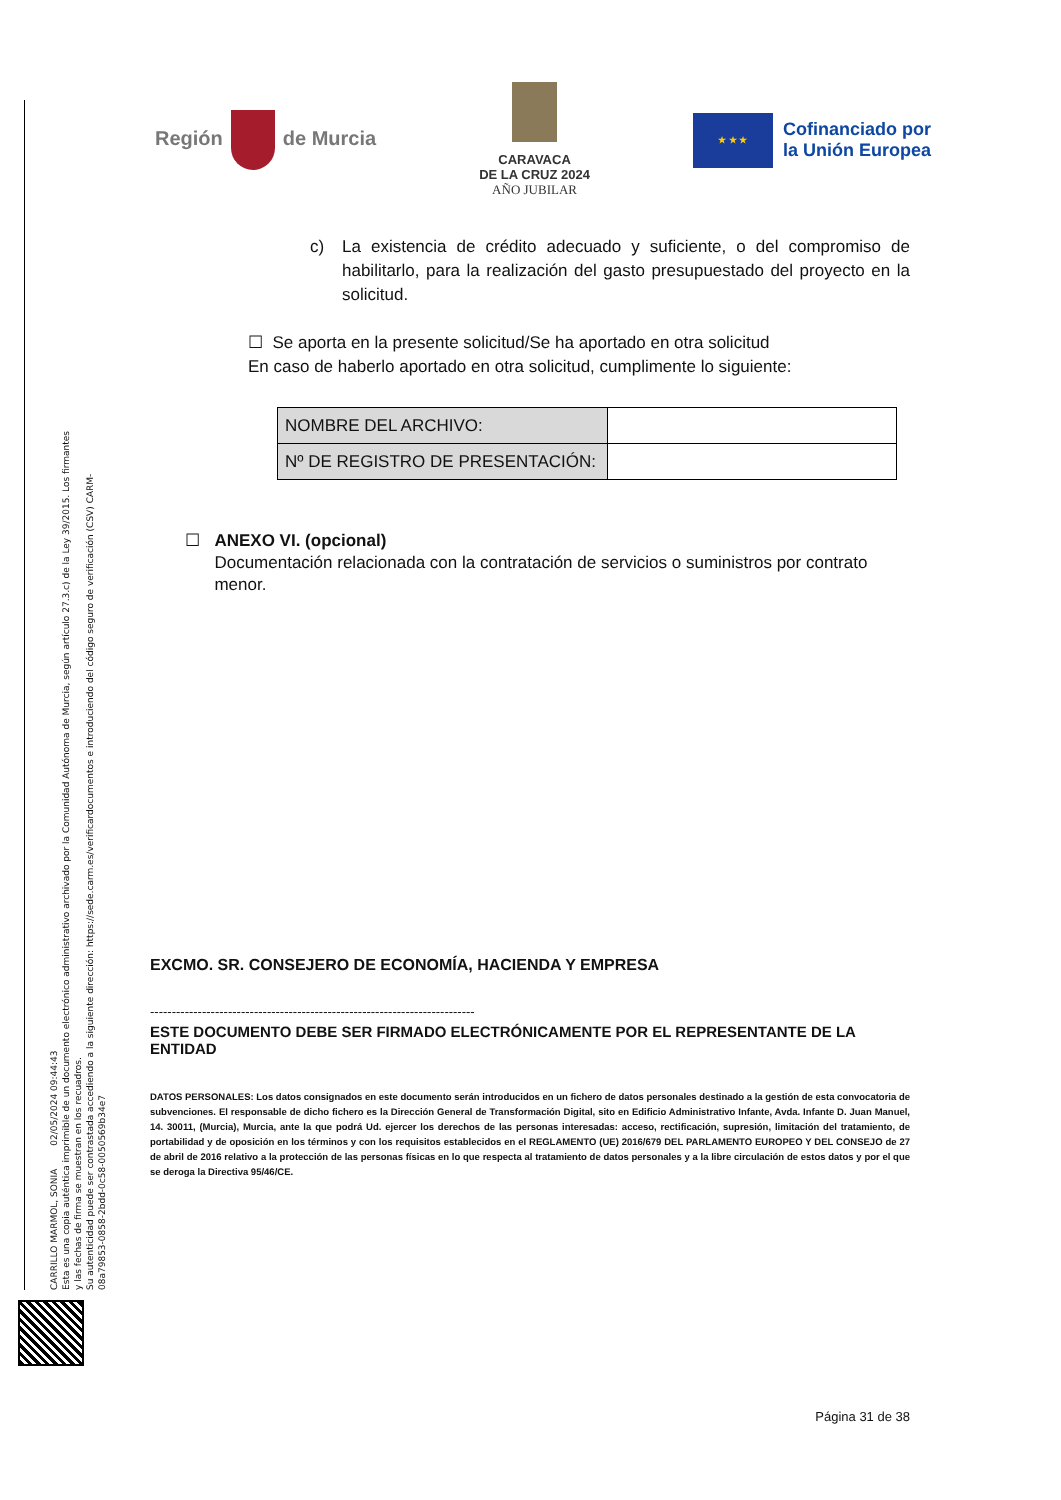CARRILLO MARMOL, SONIA 02/05/2024 09:44:43
Esta es una copia auténtica imprimible de un documento electrónico administrativo archivado por la Comunidad Autónoma de Murcia, según artículo 27.3.c) de la Ley 39/2015. Los firmantes y las fechas de firma se muestran en los recuadros.
Su autenticidad puede ser contrastada accediendo a la siguiente dirección: https://sede.carm.es/verificardocumentos e introduciendo del código seguro de verificación (CSV) CARM-08a79853-0858-2bdd-0c58-0050569b34e7
Región de Murcia
CARAVACA
DE LA CRUZ 2024
AÑO JUBILAR
★ ★ ★
Cofinanciado por
la Unión Europea
c) La existencia de crédito adecuado y suficiente, o del compromiso de habilitarlo, para la realización del gasto presupuestado del proyecto en la solicitud.
☐ Se aporta en la presente solicitud/Se ha aportado en otra solicitud
En caso de haberlo aportado en otra solicitud, cumplimente lo siguiente:
| NOMBRE DEL ARCHIVO: | |
| Nº DE REGISTRO DE PRESENTACIÓN: | |
☐ ANEXO VI. (opcional)
Documentación relacionada con la contratación de servicios o suministros por contrato menor.
EXCMO. SR. CONSEJERO DE ECONOMÍA, HACIENDA Y EMPRESA
---------------------------------------------------------------------------
ESTE DOCUMENTO DEBE SER FIRMADO ELECTRÓNICAMENTE POR EL REPRESENTANTE DE LA ENTIDAD
DATOS PERSONALES: Los datos consignados en este documento serán introducidos en un fichero de datos personales destinado a la gestión de esta convocatoria de subvenciones. El responsable de dicho fichero es la Dirección General de Transformación Digital, sito en Edificio Administrativo Infante, Avda. Infante D. Juan Manuel, 14. 30011, (Murcia), Murcia, ante la que podrá Ud. ejercer los derechos de las personas interesadas: acceso, rectificación, supresión, limitación del tratamiento, de portabilidad y de oposición en los términos y con los requisitos establecidos en el REGLAMENTO (UE) 2016/679 DEL PARLAMENTO EUROPEO Y DEL CONSEJO de 27 de abril de 2016 relativo a la protección de las personas físicas en lo que respecta al tratamiento de datos personales y a la libre circulación de estos datos y por el que se deroga la Directiva 95/46/CE.
Página 31 de 38